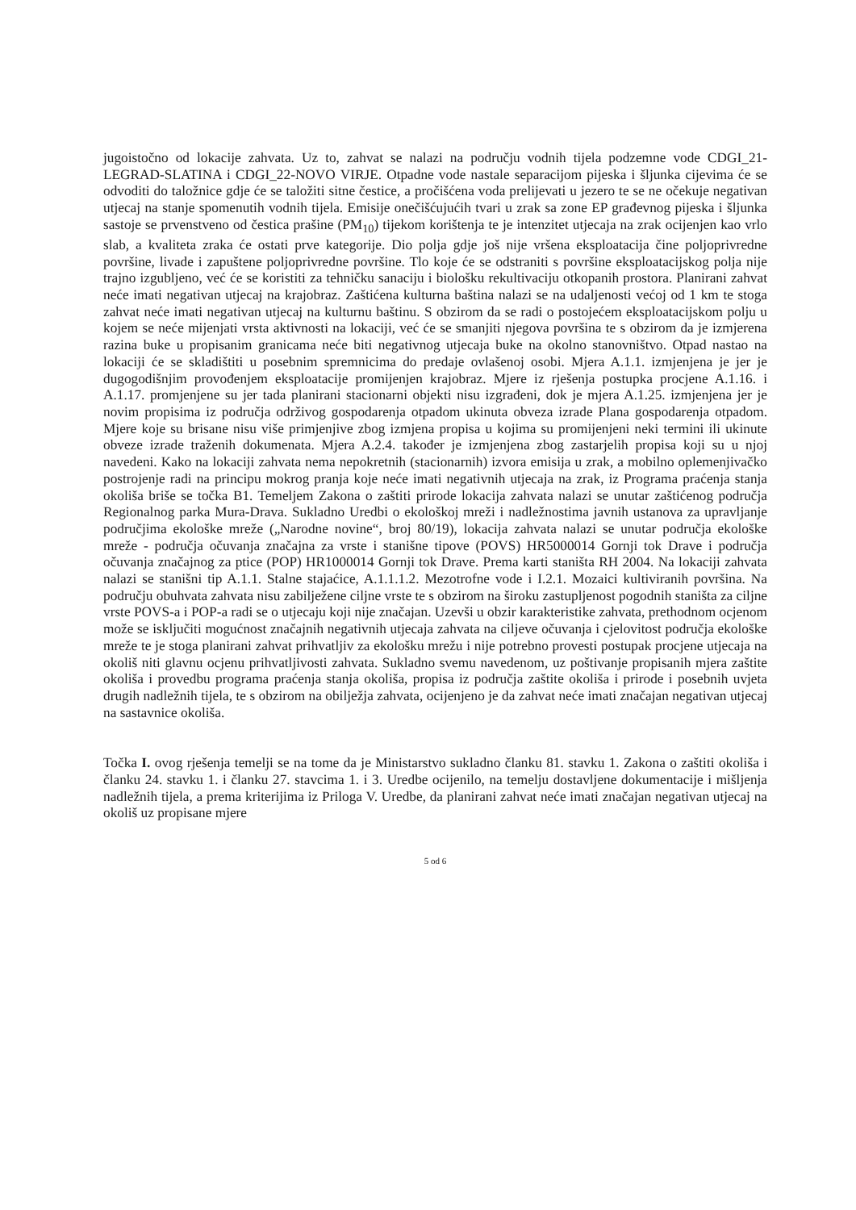jugoistočno od lokacije zahvata. Uz to, zahvat se nalazi na području vodnih tijela podzemne vode CDGI_21-LEGRAD-SLATINA i CDGI_22-NOVO VIRJE. Otpadne vode nastale separacijom pijeska i šljunka cijevima će se odvoditi do taložnice gdje će se taložiti sitne čestice, a pročišćena voda prelijevati u jezero te se ne očekuje negativan utjecaj na stanje spomenutih vodnih tijela. Emisije onečišćujućih tvari u zrak sa zone EP građevnog pijeska i šljunka sastoje se prvenstveno od čestica prašine (PM<sub>10</sub>) tijekom korištenja te je intenzitet utjecaja na zrak ocijenjen kao vrlo slab, a kvaliteta zraka će ostati prve kategorije. Dio polja gdje još nije vršena eksploatacija čine poljoprivredne površine, livade i zapuštene poljoprivredne površine. Tlo koje će se odstraniti s površine eksploatacijskog polja nije trajno izgubljeno, već će se koristiti za tehničku sanaciju i biološku rekultivaciju otkopanih prostora. Planirani zahvat neće imati negativan utjecaj na krajobraz. Zaštićena kulturna baština nalazi se na udaljenosti većoj od 1 km te stoga zahvat neće imati negativan utjecaj na kulturnu baštinu. S obzirom da se radi o postojećem eksploatacijskom polju u kojem se neće mijenjati vrsta aktivnosti na lokaciji, već će se smanjiti njegova površina te s obzirom da je izmjerena razina buke u propisanim granicama neće biti negativnog utjecaja buke na okolno stanovništvo. Otpad nastao na lokaciji će se skladištiti u posebnim spremnicima do predaje ovlašenoj osobi. Mjera A.1.1. izmjenjena je jer je dugogodišnjim provođenjem eksploatacije promijenjen krajobraz. Mjere iz rješenja postupka procjene A.1.16. i A.1.17. promjenjene su jer tada planirani stacionarni objekti nisu izgrađeni, dok je mjera A.1.25. izmjenjena jer je novim propisima iz područja održivog gospodarenja otpadom ukinuta obveza izrade Plana gospodarenja otpadom. Mjere koje su brisane nisu više primjenjive zbog izmjena propisa u kojima su promijenjeni neki termini ili ukinute obveze izrade traženih dokumenata. Mjera A.2.4. također je izmjenjena zbog zastarjelih propisa koji su u njoj navedeni. Kako na lokaciji zahvata nema nepokretnih (stacionarnih) izvora emisija u zrak, a mobilno oplemenjivačko postrojenje radi na principu mokrog pranja koje neće imati negativnih utjecaja na zrak, iz Programa praćenja stanja okoliša briše se točka B1. Temeljem Zakona o zaštiti prirode lokacija zahvata nalazi se unutar zaštićenog područja Regionalnog parka Mura-Drava. Sukladno Uredbi o ekološkoj mreži i nadležnostima javnih ustanova za upravljanje područjima ekološke mreže („Narodne novine“, broj 80/19), lokacija zahvata nalazi se unutar područja ekološke mreže - područja očuvanja značajna za vrste i stanišne tipove (POVS) HR5000014 Gornji tok Drave i područja očuvanja značajnog za ptice (POP) HR1000014 Gornji tok Drave. Prema karti staništa RH 2004. Na lokaciji zahvata nalazi se stanišni tip A.1.1. Stalne stajaćice, A.1.1.1.2. Mezotrofne vode i I.2.1. Mozaici kultiviranih površina. Na području obuhvata zahvata nisu zabilježene ciljne vrste te s obzirom na široku zastupljenost pogodnih staništa za ciljne vrste POVS-a i POP-a radi se o utjecaju koji nije značajan. Uzevši u obzir karakteristike zahvata, prethodnom ocjenom može se isključiti mogućnost značajnih negativnih utjecaja zahvata na ciljeve očuvanja i cjelovitost područja ekološke mreže te je stoga planirani zahvat prihvatljiv za ekološku mrežu i nije potrebno provesti postupak procjene utjecaja na okoliš niti glavnu ocjenu prihvatljivosti zahvata. Sukladno svemu navedenom, uz poštivanje propisanih mjera zaštite okoliša i provedbu programa praćenja stanja okoliša, propisa iz područja zaštite okoliša i prirode i posebnih uvjeta drugih nadležnih tijela, te s obzirom na obilježja zahvata, ocijenjeno je da zahvat neće imati značajan negativan utjecaj na sastavnice okoliša.
Točka I. ovog rješenja temelji se na tome da je Ministarstvo sukladno članku 81. stavku 1. Zakona o zaštiti okoliša i članku 24. stavku 1. i članku 27. stavcima 1. i 3. Uredbe ocijenilo, na temelju dostavljene dokumentacije i mišljenja nadležnih tijela, a prema kriterijima iz Priloga V. Uredbe, da planirani zahvat neće imati značajan negativan utjecaj na okoliš uz propisane mjere
5 od 6